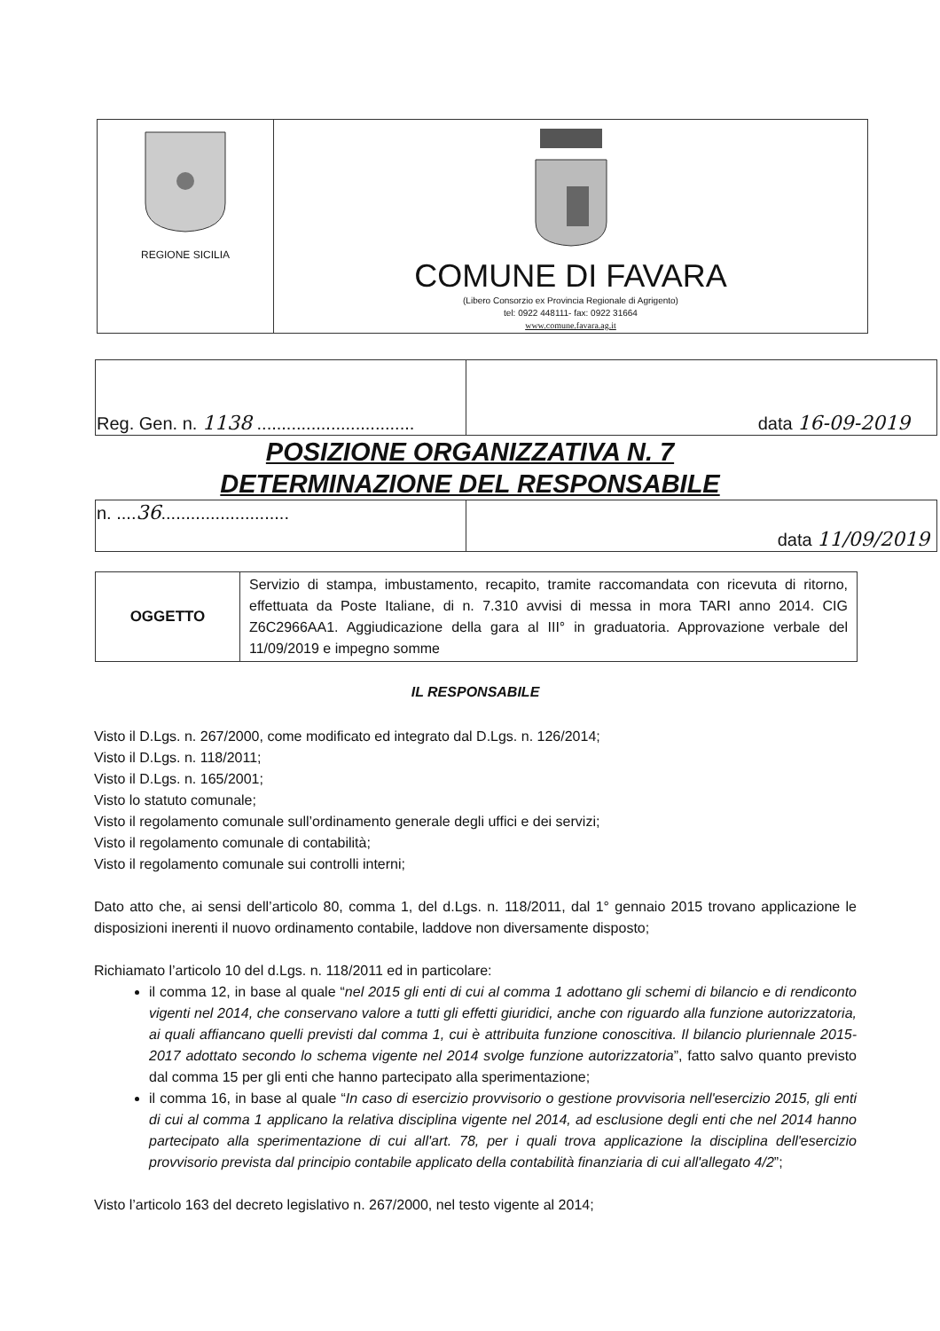| REGIONE SICILIA | COMUNE DI FAVARA (Libero Consorzio ex Provincia Regionale di Agrigento) tel: 0922 448111- fax: 0922 31664 www.comune.favara.ag.it |
| Reg. Gen. n. 1138 ................................ | data 16-09-2019 |
POSIZIONE ORGANIZZATIVA N. 7
DETERMINAZIONE DEL RESPONSABILE
| n. .... 36 .......................... | data 11/09/2019 |
| OGGETTO | Servizio di stampa, imbustamento, recapito, tramite raccomandata con ricevuta di ritorno, effettuata da Poste Italiane, di n. 7.310 avvisi di messa in mora TARI anno 2014. CIG Z6C2966AA1. Aggiudicazione della gara al III° in graduatoria. Approvazione verbale del 11/09/2019 e impegno somme |
IL RESPONSABILE
Visto il D.Lgs. n. 267/2000, come modificato ed integrato dal D.Lgs. n. 126/2014;
Visto il D.Lgs. n. 118/2011;
Visto il D.Lgs. n. 165/2001;
Visto lo statuto comunale;
Visto il regolamento comunale sull’ordinamento generale degli uffici e dei servizi;
Visto il regolamento comunale di contabilità;
Visto il regolamento comunale sui controlli interni;
Dato atto che, ai sensi dell’articolo 80, comma 1, del d.Lgs. n. 118/2011, dal 1° gennaio 2015 trovano applicazione le disposizioni inerenti il nuovo ordinamento contabile, laddove non diversamente disposto;
Richiamato l’articolo 10 del d.Lgs. n. 118/2011 ed in particolare:
il comma 12, in base al quale “nel 2015 gli enti di cui al comma 1 adottano gli schemi di bilancio e di rendiconto vigenti nel 2014, che conservano valore a tutti gli effetti giuridici, anche con riguardo alla funzione autorizzatoria, ai quali affiancano quelli previsti dal comma 1, cui è attribuita funzione conoscitiva. Il bilancio pluriennale 2015-2017 adottato secondo lo schema vigente nel 2014 svolge funzione autorizzatoria”, fatto salvo quanto previsto dal comma 15 per gli enti che hanno partecipato alla sperimentazione;
il comma 16, in base al quale “In caso di esercizio provvisorio o gestione provvisoria nell'esercizio 2015, gli enti di cui al comma 1 applicano la relativa disciplina vigente nel 2014, ad esclusione degli enti che nel 2014 hanno partecipato alla sperimentazione di cui all'art. 78, per i quali trova applicazione la disciplina dell'esercizio provvisorio prevista dal principio contabile applicato della contabilità finanziaria di cui all'allegato 4/2”;
Visto l’articolo 163 del decreto legislativo n. 267/2000, nel testo vigente al 2014;